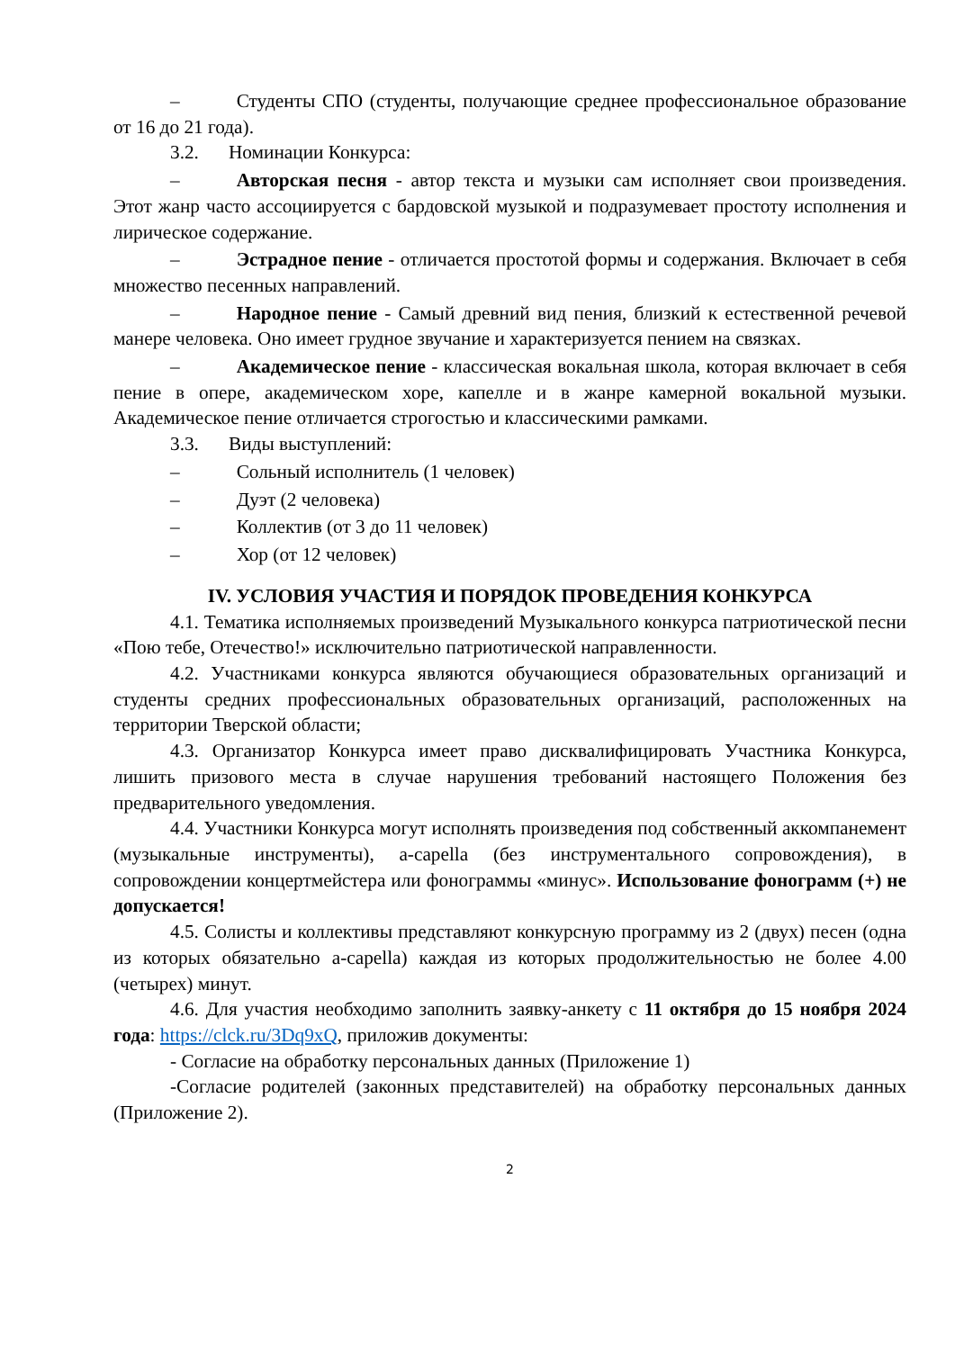– Студенты СПО (студенты, получающие среднее профессиональное образование от 16 до 21 года).
3.2. Номинации Конкурса:
– Авторская песня - автор текста и музыки сам исполняет свои произведения. Этот жанр часто ассоциируется с бардовской музыкой и подразумевает простоту исполнения и лирическое содержание.
– Эстрадное пение - отличается простотой формы и содержания. Включает в себя множество песенных направлений.
– Народное пение - Самый древний вид пения, близкий к естественной речевой манере человека. Оно имеет грудное звучание и характеризуется пением на связках.
– Академическое пение - классическая вокальная школа, которая включает в себя пение в опере, академическом хоре, капелле и в жанре камерной вокальной музыки. Академическое пение отличается строгостью и классическими рамками.
3.3. Виды выступлений:
– Сольный исполнитель (1 человек)
– Дуэт (2 человека)
– Коллектив (от 3 до 11 человек)
– Хор (от 12 человек)
IV. УСЛОВИЯ УЧАСТИЯ И ПОРЯДОК ПРОВЕДЕНИЯ КОНКУРСА
4.1. Тематика исполняемых произведений Музыкального конкурса патриотической песни «Пою тебе, Отечество!» исключительно патриотической направленности.
4.2. Участниками конкурса являются обучающиеся образовательных организаций и студенты средних профессиональных образовательных организаций, расположенных на территории Тверской области;
4.3. Организатор Конкурса имеет право дисквалифицировать Участника Конкурса, лишить призового места в случае нарушения требований настоящего Положения без предварительного уведомления.
4.4. Участники Конкурса могут исполнять произведения под собственный аккомпанемент (музыкальные инструменты), a-capella (без инструментального сопровождения), в сопровождении концертмейстера или фонограммы «минус». Использование фонограмм (+) не допускается!
4.5. Солисты и коллективы представляют конкурсную программу из 2 (двух) песен (одна из которых обязательно a-capella) каждая из которых продолжительностью не более 4.00 (четырех) минут.
4.6. Для участия необходимо заполнить заявку-анкету с 11 октября до 15 ноября 2024 года: https://clck.ru/3Dq9xQ, приложив документы:
- Согласие на обработку персональных данных (Приложение 1)
-Согласие родителей (законных представителей) на обработку персональных данных (Приложение 2).
2